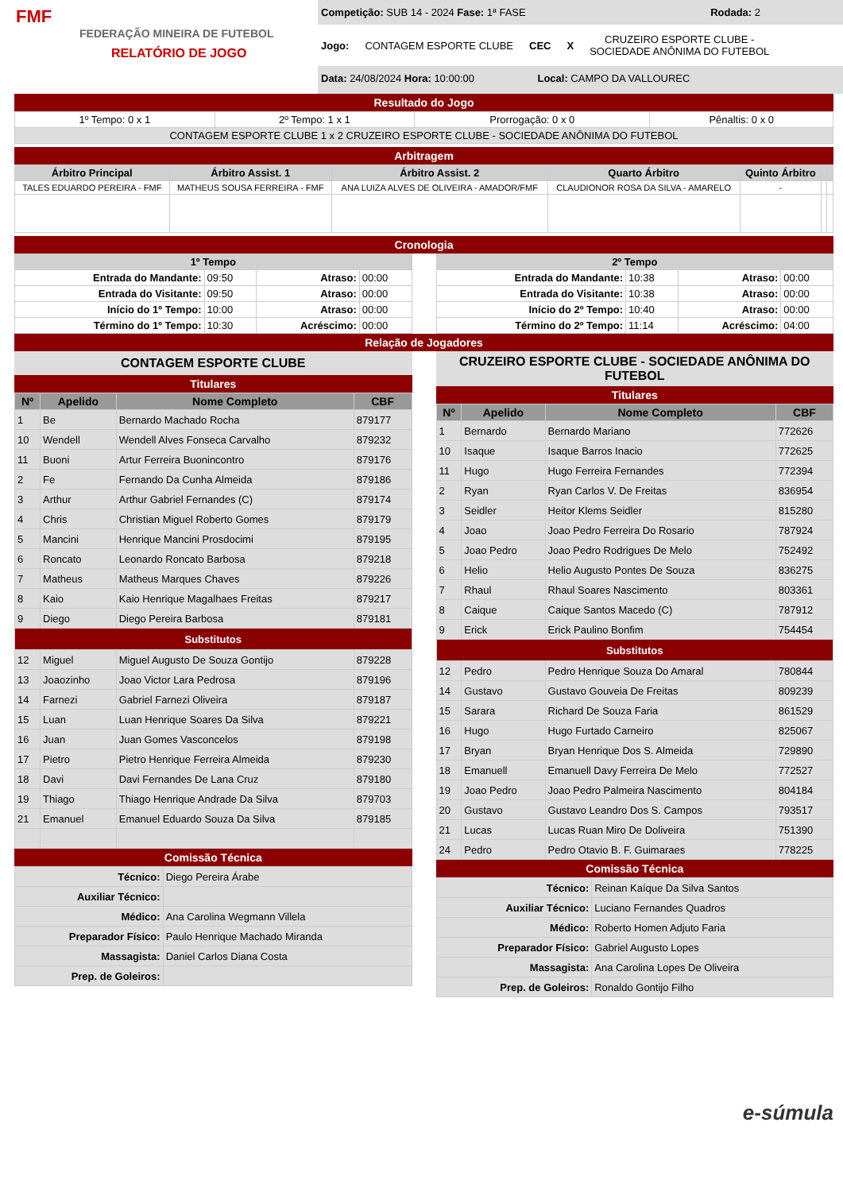FMF
FEDERAÇÃO MINEIRA DE FUTEBOL
RELATÓRIO DE JOGO
Competição: SUB 14 - 2024 Fase: 1ª FASE Rodada: 2
Jogo: CONTAGEM ESPORTE CLUBE CEC X CRUZEIRO ESPORTE CLUBE -
SOCIEDADE ANÔNIMA DO FUTEBOL
Data: 24/08/2024 Hora: 10:00:00 Local: CAMPO DA VALLOUREC
Resultado do Jogo
| 1º Tempo: 0 x 1 | 2º Tempo: 1 x 1 | Prorrogação: 0 x 0 | Pênaltis: 0 x 0 |
| CONTAGEM ESPORTE CLUBE 1 x 2 CRUZEIRO ESPORTE CLUBE - SOCIEDADE ANÔNIMA DO FUTEBOL | | | |
Arbitragem
| Árbitro Principal | Árbitro Assist. 1 | Árbitro Assist. 2 | Quarto Árbitro | Quinto Árbitro | | |
| --- | --- | --- | --- | --- | --- | --- |
| TALES EDUARDO PEREIRA - FMF | MATHEUS SOUSA FERREIRA - FMF | ANA LUIZA ALVES DE OLIVEIRA - AMADOR/FMF | CLAUDIONOR ROSA DA SILVA - AMARELO | - | | |
Cronologia
| 1º Tempo | | | |
| --- | --- | --- | --- |
| Entrada do Mandante: | 09:50 | Atraso: | 00:00 |
| Entrada do Visitante: | 09:50 | Atraso: | 00:00 |
| Início do 1º Tempo: | 10:00 | Atraso: | 00:00 |
| Término do 1º Tempo: | 10:30 | Acréscimo: | 00:00 |
| 2º Tempo | | | |
| --- | --- | --- | --- |
| Entrada do Mandante: | 10:38 | Atraso: | 00:00 |
| Entrada do Visitante: | 10:38 | Atraso: | 00:00 |
| Início do 2º Tempo: | 10:40 | Atraso: | 00:00 |
| Término do 2º Tempo: | 11:14 | Acréscimo: | 04:00 |
Relação de Jogadores
CONTAGEM ESPORTE CLUBE
Titulares
| Nº | Apelido | Nome Completo | CBF |
| --- | --- | --- | --- |
| 1 | Be | Bernardo Machado Rocha | 879177 |
| 10 | Wendell | Wendell Alves Fonseca Carvalho | 879232 |
| 11 | Buoni | Artur Ferreira Buonincontro | 879176 |
| 2 | Fe | Fernando Da Cunha Almeida | 879186 |
| 3 | Arthur | Arthur Gabriel Fernandes (C) | 879174 |
| 4 | Chris | Christian Miguel Roberto Gomes | 879179 |
| 5 | Mancini | Henrique Mancini Prosdocimi | 879195 |
| 6 | Roncato | Leonardo Roncato Barbosa | 879218 |
| 7 | Matheus | Matheus Marques Chaves | 879226 |
| 8 | Kaio | Kaio Henrique Magalhaes Freitas | 879217 |
| 9 | Diego | Diego Pereira Barbosa | 879181 |
| Substitutos | | | |
| 12 | Miguel | Miguel Augusto De Souza Gontijo | 879228 |
| 13 | Joaozinho | Joao Victor Lara Pedrosa | 879196 |
| 14 | Farnezi | Gabriel Farnezi Oliveira | 879187 |
| 15 | Luan | Luan Henrique Soares Da Silva | 879221 |
| 16 | Juan | Juan Gomes Vasconcelos | 879198 |
| 17 | Pietro | Pietro Henrique Ferreira Almeida | 879230 |
| 18 | Davi | Davi Fernandes De Lana Cruz | 879180 |
| 19 | Thiago | Thiago Henrique Andrade Da Silva | 879703 |
| 21 | Emanuel | Emanuel Eduardo Souza Da Silva | 879185 |
Comissão Técnica
| Técnico: | Diego Pereira Árabe |
| Auxiliar Técnico: | |
| Médico: | Ana Carolina Wegmann Villela |
| Preparador Físico: | Paulo Henrique Machado Miranda |
| Massagista: | Daniel Carlos Diana Costa |
| Prep. de Goleiros: | |
CRUZEIRO ESPORTE CLUBE - SOCIEDADE ANÔNIMA DO FUTEBOL
Titulares
| Nº | Apelido | Nome Completo | CBF |
| --- | --- | --- | --- |
| 1 | Bernardo | Bernardo Mariano | 772626 |
| 10 | Isaque | Isaque Barros Inacio | 772625 |
| 11 | Hugo | Hugo Ferreira Fernandes | 772394 |
| 2 | Ryan | Ryan Carlos V. De Freitas | 836954 |
| 3 | Seidler | Heitor Klems Seidler | 815280 |
| 4 | Joao | Joao Pedro Ferreira Do Rosario | 787924 |
| 5 | Joao Pedro | Joao Pedro Rodrigues De Melo | 752492 |
| 6 | Helio | Helio Augusto Pontes De Souza | 836275 |
| 7 | Rhaul | Rhaul Soares Nascimento | 803361 |
| 8 | Caique | Caique Santos Macedo (C) | 787912 |
| 9 | Erick | Erick Paulino Bonfim | 754454 |
| Substitutos | | | |
| 12 | Pedro | Pedro Henrique Souza Do Amaral | 780844 |
| 14 | Gustavo | Gustavo Gouveia De Freitas | 809239 |
| 15 | Sarara | Richard De Souza Faria | 861529 |
| 16 | Hugo | Hugo Furtado Carneiro | 825067 |
| 17 | Bryan | Bryan Henrique Dos S. Almeida | 729890 |
| 18 | Emanuell | Emanuell Davy Ferreira De Melo | 772527 |
| 19 | Joao Pedro | Joao Pedro Palmeira Nascimento | 804184 |
| 20 | Gustavo | Gustavo Leandro Dos S. Campos | 793517 |
| 21 | Lucas | Lucas Ruan Miro De Doliveira | 751390 |
| 24 | Pedro | Pedro Otavio B. F. Guimaraes | 778225 |
Comissão Técnica
| Técnico: | Reinan Kaíque Da Silva Santos |
| Auxiliar Técnico: | Luciano Fernandes Quadros |
| Médico: | Roberto Homen Adjuto Faria |
| Preparador Físico: | Gabriel Augusto Lopes |
| Massagista: | Ana Carolina Lopes De Oliveira |
| Prep. de Goleiros: | Ronaldo Gontijo Filho |
e-súmula